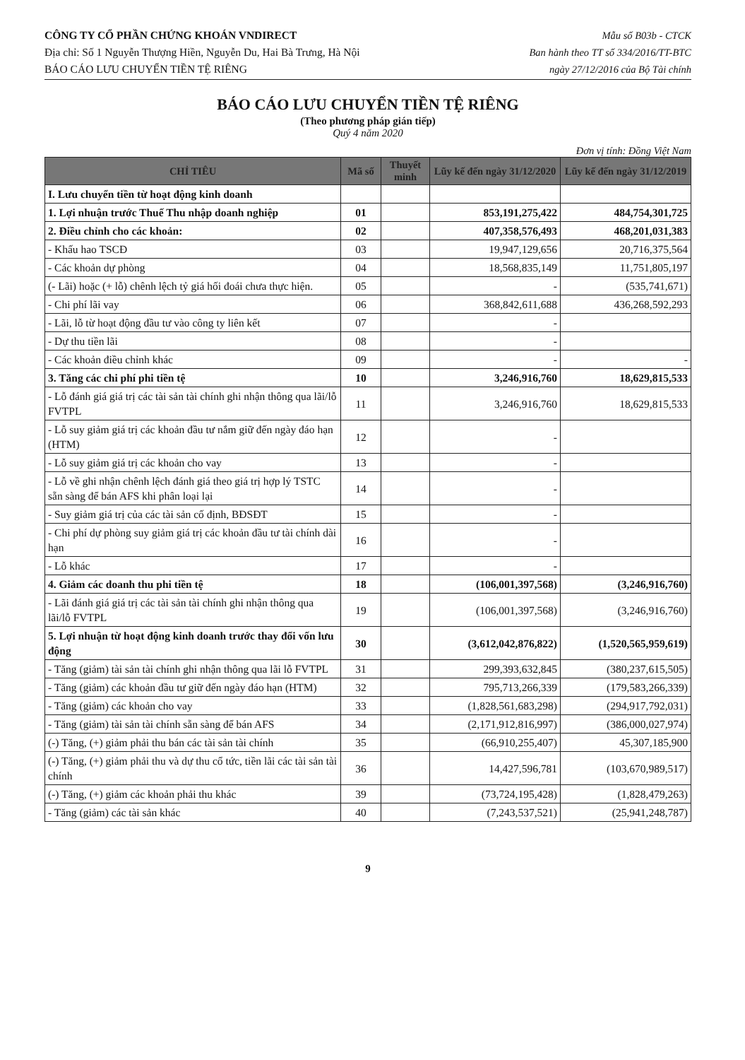CÔNG TY CỔ PHẦN CHỨNG KHOÁN VNDIRECT
Địa chỉ: Số 1 Nguyễn Thượng Hiền, Nguyễn Du, Hai Bà Trưng, Hà Nội
BÁO CÁO LƯU CHUYỂN TIỀN TỆ RIÊNG
Mẫu số B03b - CTCK
Ban hành theo TT số 334/2016/TT-BTC
ngày 27/12/2016 của Bộ Tài chính
BÁO CÁO LƯU CHUYỂN TIỀN TỆ RIÊNG
(Theo phương pháp gián tiếp)
Quý 4 năm 2020
Đơn vị tính: Đồng Việt Nam
| CHỈ TIÊU | Mã số | Thuyết minh | Lũy kế đến ngày 31/12/2020 | Lũy kế đến ngày 31/12/2019 |
| --- | --- | --- | --- | --- |
| I. Lưu chuyển tiền từ hoạt động kinh doanh | | | | |
| 1. Lợi nhuận trước Thuế Thu nhập doanh nghiệp | 01 | | 853,191,275,422 | 484,754,301,725 |
| 2. Điều chỉnh cho các khoản: | 02 | | 407,358,576,493 | 468,201,031,383 |
| - Khấu hao TSCĐ | 03 | | 19,947,129,656 | 20,716,375,564 |
| - Các khoản dự phòng | 04 | | 18,568,835,149 | 11,751,805,197 |
| (- Lãi) hoặc (+ lỗ) chênh lệch tỷ giá hối đoái chưa thực hiện. | 05 | | - | (535,741,671) |
| - Chi phí lãi vay | 06 | | 368,842,611,688 | 436,268,592,293 |
| - Lãi, lỗ từ hoạt động đầu tư vào công ty liên kết | 07 | | - | |
| - Dự thu tiền lãi | 08 | | - | |
| - Các khoản điều chỉnh khác | 09 | | - | - |
| 3. Tăng các chi phí phi tiền tệ | 10 | | 3,246,916,760 | 18,629,815,533 |
| - Lỗ đánh giá giá trị các tài sản tài chính ghi nhận thông qua lãi/lỗ FVTPL | 11 | | 3,246,916,760 | 18,629,815,533 |
| - Lỗ suy giảm giá trị các khoản đầu tư nắm giữ đến ngày đáo hạn (HTM) | 12 | | - | |
| - Lỗ suy giảm giá trị các khoản cho vay | 13 | | - | |
| - Lỗ về ghi nhận chênh lệch đánh giá theo giá trị hợp lý TSTC sẵn sàng để bán AFS khi phân loại lại | 14 | | - | |
| - Suy giảm giá trị của các tài sản cố định, BĐSĐT | 15 | | - | |
| - Chi phí dự phòng suy giảm giá trị các khoản đầu tư tài chính dài hạn | 16 | | - | |
| - Lỗ khác | 17 | | - | |
| 4. Giảm các doanh thu phi tiền tệ | 18 | | (106,001,397,568) | (3,246,916,760) |
| - Lãi đánh giá giá trị các tài sản tài chính ghi nhận thông qua lãi/lỗ FVTPL | 19 | | (106,001,397,568) | (3,246,916,760) |
| 5. Lợi nhuận từ hoạt động kinh doanh trước thay đổi vốn lưu động | 30 | | (3,612,042,876,822) | (1,520,565,959,619) |
| - Tăng (giảm) tài sản tài chính ghi nhận thông qua lãi lỗ FVTPL | 31 | | 299,393,632,845 | (380,237,615,505) |
| - Tăng (giảm) các khoản đầu tư giữ đến ngày đáo hạn (HTM) | 32 | | 795,713,266,339 | (179,583,266,339) |
| - Tăng (giảm) các khoản cho vay | 33 | | (1,828,561,683,298) | (294,917,792,031) |
| - Tăng (giảm) tài sản tài chính sẵn sàng để bán AFS | 34 | | (2,171,912,816,997) | (386,000,027,974) |
| (-) Tăng, (+) giảm phải thu bán các tài sản tài chính | 35 | | (66,910,255,407) | 45,307,185,900 |
| (-) Tăng, (+) giảm phải thu và dự thu cổ tức, tiền lãi các tài sản tài chính | 36 | | 14,427,596,781 | (103,670,989,517) |
| (-) Tăng, (+) giảm các khoản phải thu khác | 39 | | (73,724,195,428) | (1,828,479,263) |
| - Tăng (giảm) các tài sản khác | 40 | | (7,243,537,521) | (25,941,248,787) |
9